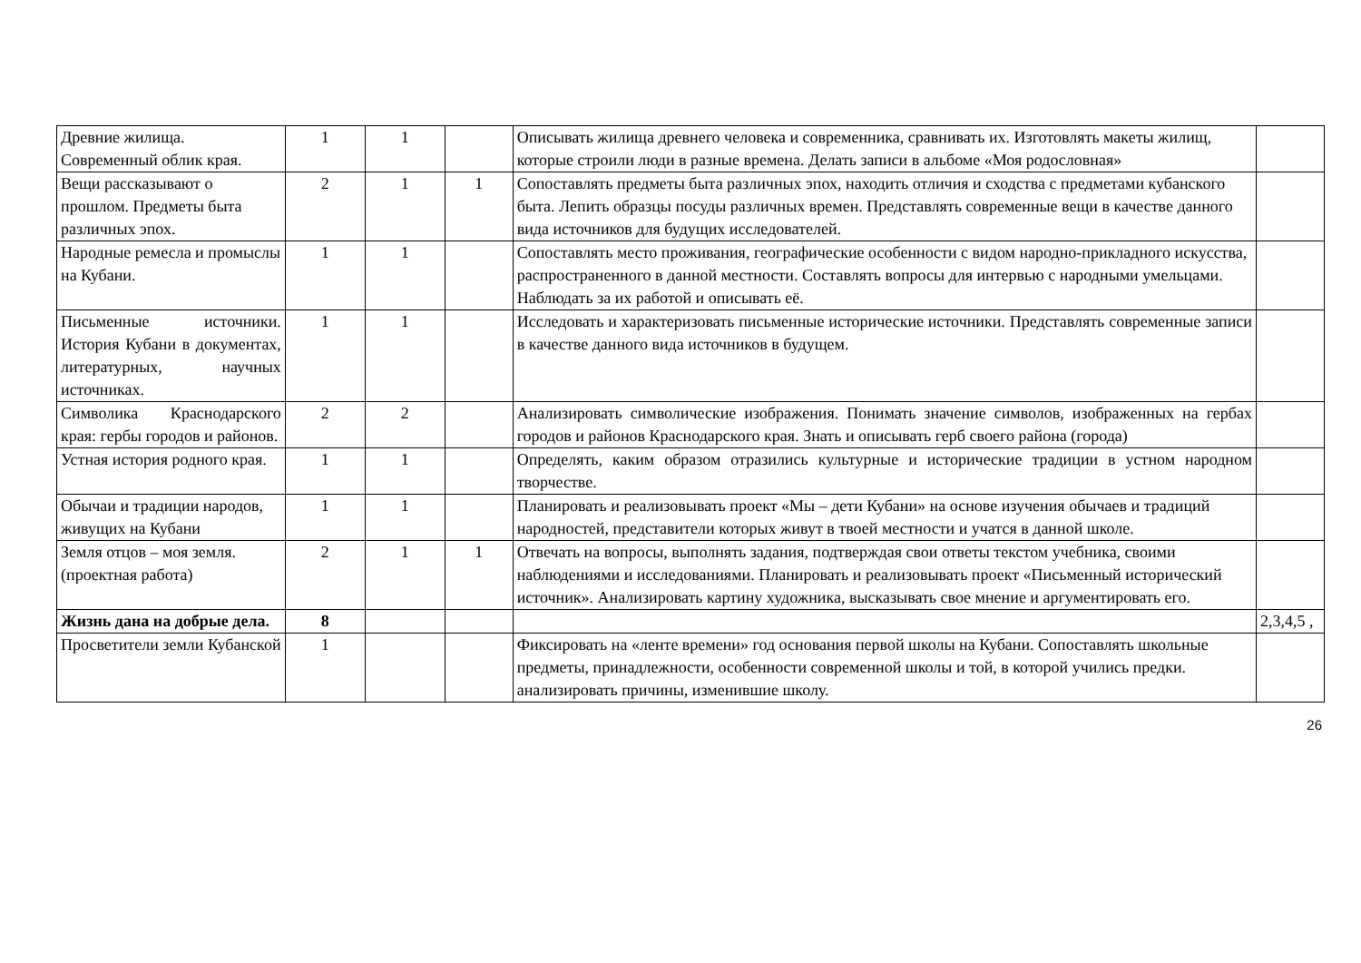| Древние жилища. Современный облик края. | 1 | 1 | | Описывать жилища древнего человека и современника, сравнивать их. Изготовлять макеты жилищ, которые строили люди в разные времена. Делать записи в альбоме «Моя родословная» | |
| Вещи рассказывают о прошлом. Предметы быта различных эпох. | 2 | 1 | 1 | Сопоставлять предметы быта различных эпох, находить отличия и сходства с предметами кубанского быта. Лепить образцы посуды различных времен. Представлять современные вещи в качестве данного вида источников для будущих исследователей. | |
| Народные ремесла и промыслы на Кубани. | 1 | 1 | | Сопоставлять место проживания, географические особенности с видом народно-прикладного искусства, распространенного в данной местности. Составлять вопросы для интервью с народными умельцами. Наблюдать за их работой и описывать её. | |
| Письменные источники. История Кубани в документах, литературных, научных источниках. | 1 | 1 | | Исследовать и характеризовать письменные исторические источники. Представлять современные записи в качестве данного вида источников в будущем. | |
| Символика Краснодарского края: гербы городов и районов. | 2 | 2 | | Анализировать символические изображения. Понимать значение символов, изображенных на гербах городов и районов Краснодарского края. Знать и описывать герб своего района (города) | |
| Устная история родного края. | 1 | 1 | | Определять, каким образом отразились культурные и исторические традиции в устном народном творчестве. | |
| Обычаи и традиции народов, живущих на Кубани | 1 | 1 | | Планировать и реализовывать проект «Мы – дети Кубани» на основе изучения обычаев и традиций народностей, представители которых живут в твоей местности и учатся в данной школе. | |
| Земля отцов – моя земля. (проектная работа) | 2 | 1 | 1 | Отвечать на вопросы, выполнять задания, подтверждая свои ответы текстом учебника, своими наблюдениями и исследованиями. Планировать и реализовывать проект «Письменный исторический источник». Анализировать картину художника, высказывать свое мнение и аргументировать его. | |
| Жизнь дана на добрые дела. | 8 | | | | 2,3,4,5 , |
| Просветители земли Кубанской | 1 | | | Фиксировать на «ленте времени» год основания первой школы на Кубани. Сопоставлять школьные предметы, принадлежности, особенности современной школы и той, в которой учились предки. анализировать причины, изменившие школу. | |
26